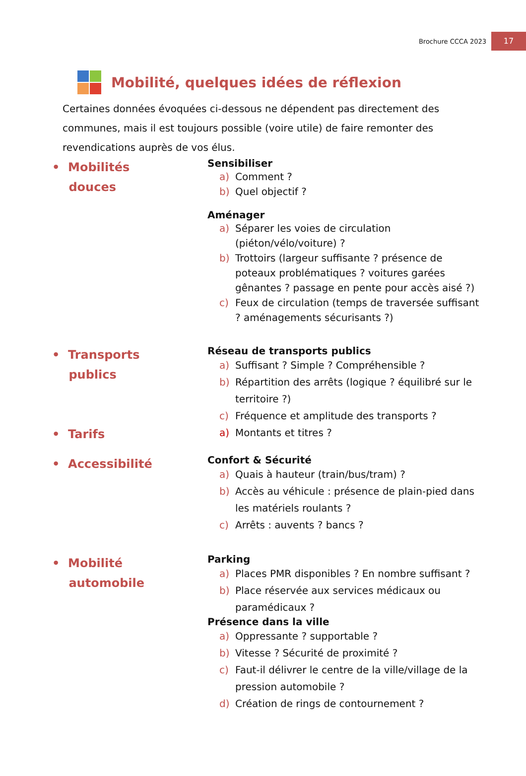Brochure CCCA 2023
17
Mobilité, quelques idées de réflexion
Certaines données évoquées ci-dessous ne dépendent pas directement des communes, mais il est toujours possible (voire utile) de faire remonter des revendications auprès de vos élus.
• Mobilités
douces
Sensibiliser
a) Comment ?
b) Quel objectif ?
Aménager
a) Séparer les voies de circulation (piéton/vélo/voiture) ?
b) Trottoirs (largeur suffisante ? présence de poteaux problématiques ? voitures garées gênantes ? passage en pente pour accès aisé ?)
c) Feux de circulation (temps de traversée suffisant ? aménagements sécurisants ?)
• Transports
publics
• Tarifs
Réseau de transports publics
a) Suffisant ? Simple ? Compréhensible ?
b) Répartition des arrêts (logique ? équilibré sur le territoire ?)
c) Fréquence et amplitude des transports ?
a) Montants et titres ?
• Accessibilité
Confort & Sécurité
a) Quais à hauteur (train/bus/tram) ?
b) Accès au véhicule : présence de plain-pied dans les matériels roulants ?
c) Arrêts : auvents ? bancs ?
• Mobilité
automobile
Parking
a) Places PMR disponibles ? En nombre suffisant ?
b) Place réservée aux services médicaux ou paramédicaux ?
Présence dans la ville
a) Oppressante ? supportable ?
b) Vitesse ? Sécurité de proximité ?
c) Faut-il délivrer le centre de la ville/village de la pression automobile ?
d) Création de rings de contournement ?